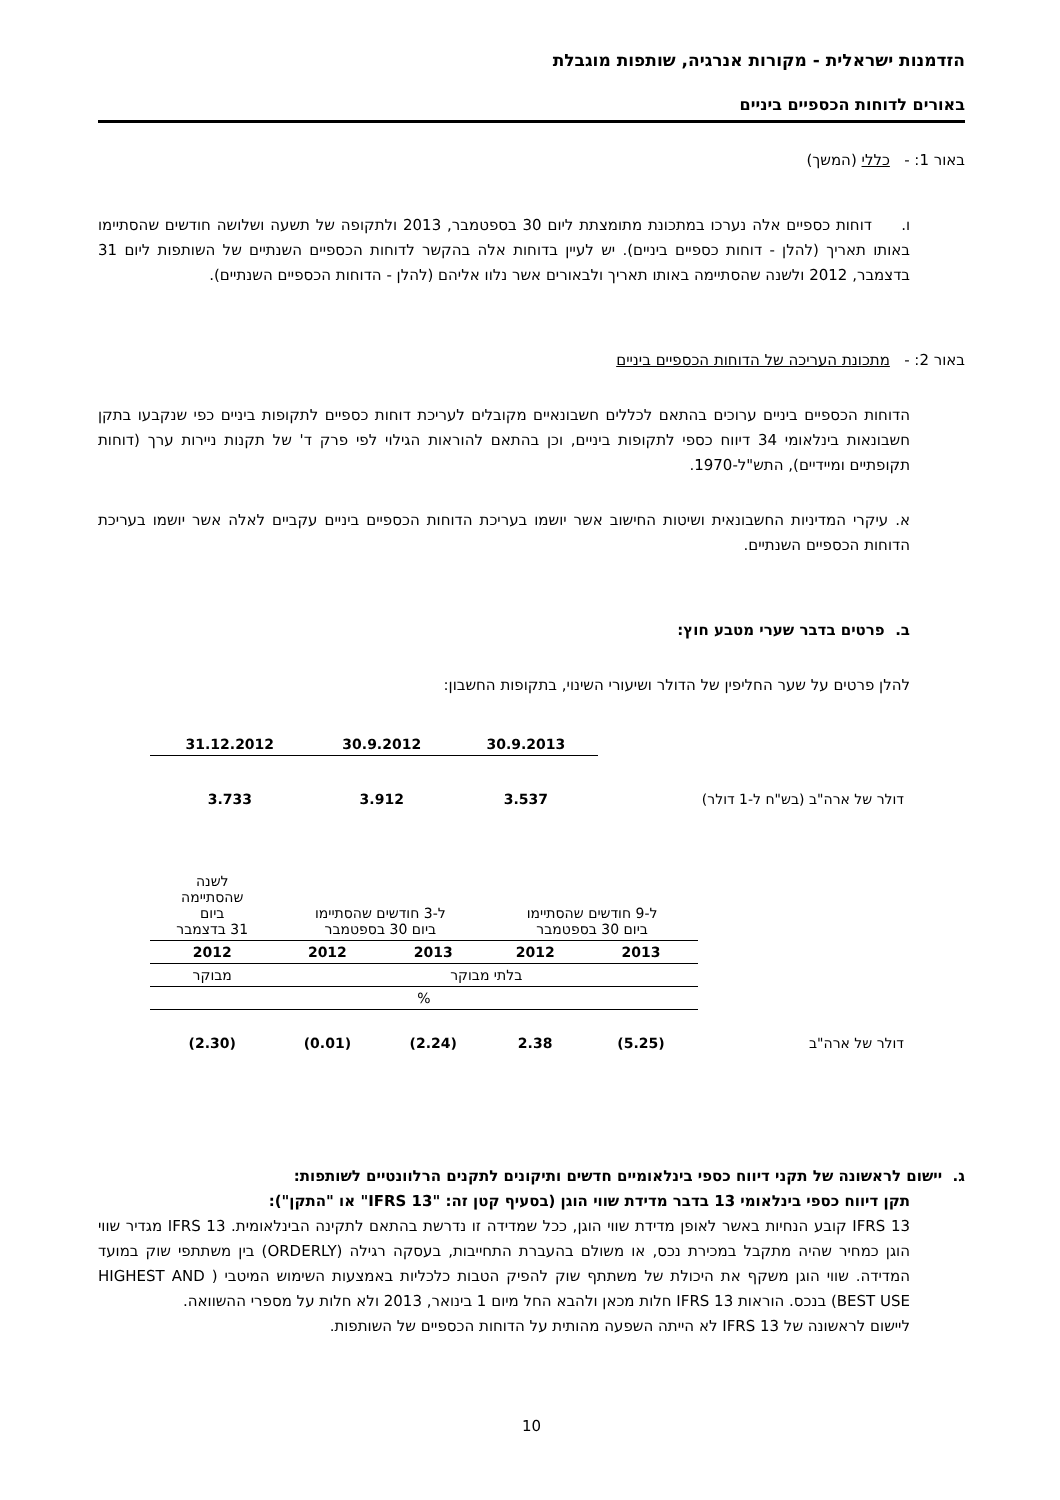הזדמנות ישראלית - מקורות אנרגיה, שותפות מוגבלת
באורים לדוחות הכספיים ביניים
באור 1: - כללי (המשך)
ו. דוחות כספיים אלה נערכו במתכונת מתומצתת ליום 30 בספטמבר, 2013 ולתקופה של תשעה ושלושה חודשים שהסתיימו באותו תאריך (להלן - דוחות כספיים ביניים). יש לעיין בדוחות אלה בהקשר לדוחות הכספיים השנתיים של השותפות ליום 31 בדצמבר, 2012 ולשנה שהסתיימה באותו תאריך ולבאורים אשר נלוו אליהם (להלן - הדוחות הכספיים השנתיים).
באור 2: - מתכונת העריכה של הדוחות הכספיים ביניים
הדוחות הכספיים ביניים ערוכים בהתאם לכללים חשבונאיים מקובלים לעריכת דוחות כספיים לתקופות ביניים כפי שנקבעו בתקן חשבונאות בינלאומי 34 דיווח כספי לתקופות ביניים, וכן בהתאם להוראות הגילוי לפי פרק ד' של תקנות ניירות ערך (דוחות תקופתיים ומיידיים), התש"ל-1970.
א. עיקרי המדיניות החשבונאית ושיטות החישוב אשר יושמו בעריכת הדוחות הכספיים ביניים עקביים לאלה אשר יושמו בעריכת הדוחות הכספיים השנתיים.
ב. פרטים בדבר שערי מטבע חוץ:
להלן פרטים על שער החליפין של הדולר ושיעורי השינוי, בתקופות החשבון:
| | 30.9.2013 | 30.9.2012 | 31.12.2012 |
| דולר של ארה"ב (בש"ח ל-1 דולר) | 3.537 | 3.912 | 3.733 |
| | ל-9 חודשים שהסתיימו ביום 30 בספטמבר | | ל-3 חודשים שהסתיימו ביום 30 בספטמבר | | לשנה שהסתיימה ביום 31 בדצמבר |
| | 2013 | 2012 | 2013 | 2012 | 2012 |
| | בלתי מבוקר | | | | מבוקר |
| | % | | | | |
| דולר של ארה"ב | (5.25) | 2.38 | (2.24) | (0.01) | (2.30) |
ג. יישום לראשונה של תקני דיווח כספי בינלאומיים חדשים ותיקונים לתקנים הרלוונטיים לשותפות:
תקן דיווח כספי בינלאומי 13 בדבר מדידת שווי הוגן (בסעיף קטן זה: "IFRS 13" או "התקן"):
IFRS 13 קובע הנחיות באשר לאופן מדידת שווי הוגן, ככל שמדידה זו נדרשת בהתאם לתקינה הבינלאומית. IFRS 13 מגדיר שווי הוגן כמחיר שהיה מתקבל במכירת נכס, או משולם בהעברת התחייבות, בעסקה רגילה (ORDERLY) בין משתתפי שוק במועד המדידה. שווי הוגן משקף את היכולת של משתתף שוק להפיק הטבות כלכליות באמצעות השימוש המיטבי ( HIGHEST AND BEST USE) בנכס. הוראות IFRS 13 חלות מכאן ולהבא החל מיום 1 בינואר, 2013 ולא חלות על מספרי ההשוואה.
ליישום לראשונה של IFRS 13 לא הייתה השפעה מהותית על הדוחות הכספיים של השותפות.
10